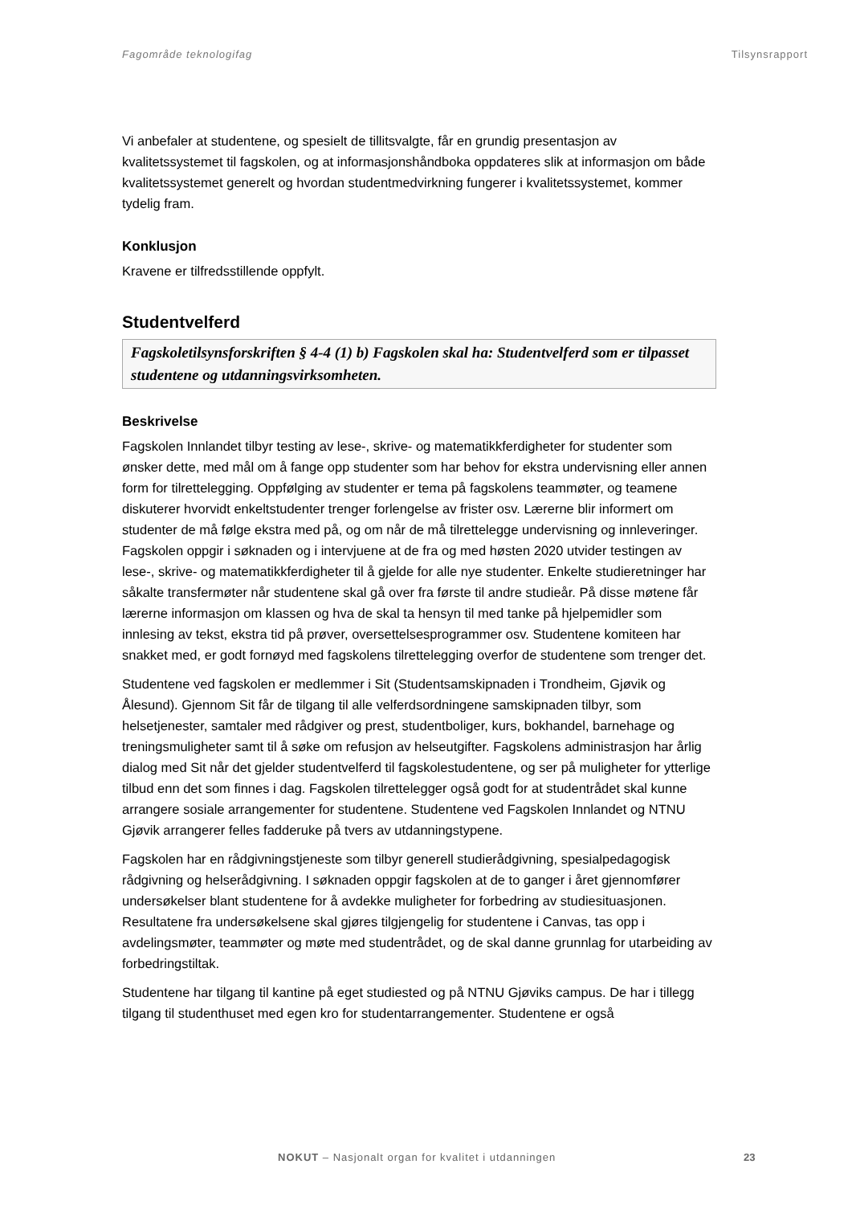Fagområde teknologifag Tilsynsrapport
Vi anbefaler at studentene, og spesielt de tillitsvalgte, får en grundig presentasjon av kvalitetssystemet til fagskolen, og at informasjonshåndboka oppdateres slik at informasjon om både kvalitetssystemet generelt og hvordan studentmedvirkning fungerer i kvalitetssystemet, kommer tydelig fram.
Konklusjon
Kravene er tilfredsstillende oppfylt.
Studentvelferd
Fagskoletilsynsforskriften § 4-4 (1) b) Fagskolen skal ha: Studentvelferd som er tilpasset studentene og utdanningsvirksomheten.
Beskrivelse
Fagskolen Innlandet tilbyr testing av lese-, skrive- og matematikkferdigheter for studenter som ønsker dette, med mål om å fange opp studenter som har behov for ekstra undervisning eller annen form for tilrettelegging. Oppfølging av studenter er tema på fagskolens teammøter, og teamene diskuterer hvorvidt enkeltstudenter trenger forlengelse av frister osv. Lærerne blir informert om studenter de må følge ekstra med på, og om når de må tilrettelegge undervisning og innleveringer. Fagskolen oppgir i søknaden og i intervjuene at de fra og med høsten 2020 utvider testingen av lese-, skrive- og matematikkferdigheter til å gjelde for alle nye studenter. Enkelte studieretninger har såkalte transfermøter når studentene skal gå over fra første til andre studieår. På disse møtene får lærerne informasjon om klassen og hva de skal ta hensyn til med tanke på hjelpemidler som innlesing av tekst, ekstra tid på prøver, oversettelsesprogrammer osv. Studentene komiteen har snakket med, er godt fornøyd med fagskolens tilrettelegging overfor de studentene som trenger det.
Studentene ved fagskolen er medlemmer i Sit (Studentsamskipnaden i Trondheim, Gjøvik og Ålesund). Gjennom Sit får de tilgang til alle velferdsordningene samskipnaden tilbyr, som helsetjenester, samtaler med rådgiver og prest, studentboliger, kurs, bokhandel, barnehage og treningsmuligheter samt til å søke om refusjon av helseutgifter. Fagskolens administrasjon har årlig dialog med Sit når det gjelder studentvelferd til fagskolestudentene, og ser på muligheter for ytterlige tilbud enn det som finnes i dag. Fagskolen tilrettelegger også godt for at studentrådet skal kunne arrangere sosiale arrangementer for studentene. Studentene ved Fagskolen Innlandet og NTNU Gjøvik arrangerer felles fadderuke på tvers av utdanningstypene.
Fagskolen har en rådgivningstjeneste som tilbyr generell studierådgivning, spesialpedagogisk rådgivning og helserådgivning. I søknaden oppgir fagskolen at de to ganger i året gjennomfører undersøkelser blant studentene for å avdekke muligheter for forbedring av studiesituasjonen. Resultatene fra undersøkelsene skal gjøres tilgjengelig for studentene i Canvas, tas opp i avdelingsmøter, teammøter og møte med studentrådet, og de skal danne grunnlag for utarbeiding av forbedringstiltak.
Studentene har tilgang til kantine på eget studiested og på NTNU Gjøviks campus. De har i tillegg tilgang til studenthuset med egen kro for studentarrangementer. Studentene er også
NOKUT – Nasjonalt organ for kvalitet i utdanningen
23